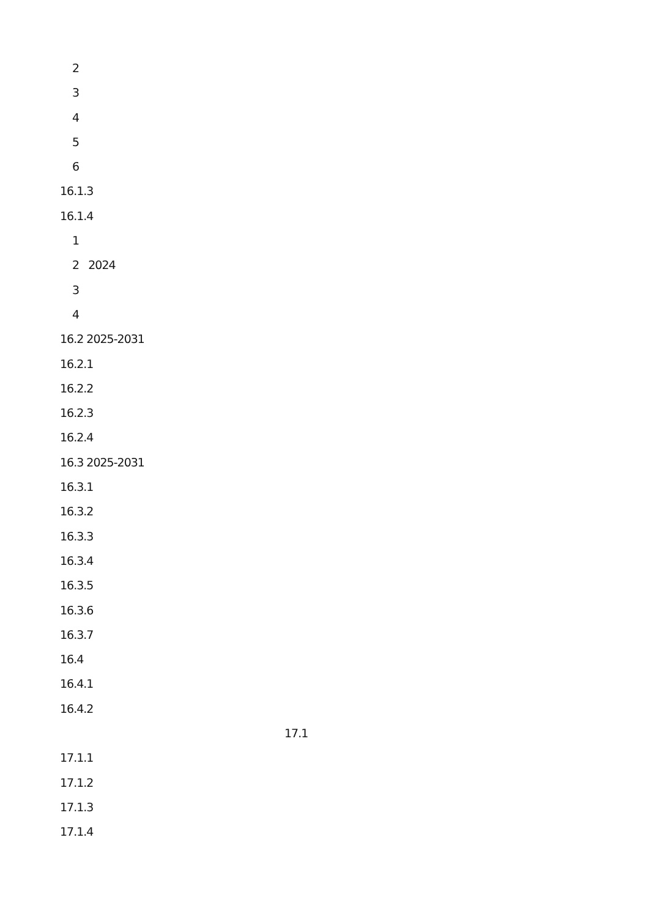2
3
4
5
6
16.1.3
16.1.4
1
2 2024
3
4
16.2 2025-2031
16.2.1
16.2.2
16.2.3
16.2.4
16.3 2025-2031
16.3.1
16.3.2
16.3.3
16.3.4
16.3.5
16.3.6
16.3.7
16.4
16.4.1
16.4.2
17.1
17.1.1
17.1.2
17.1.3
17.1.4